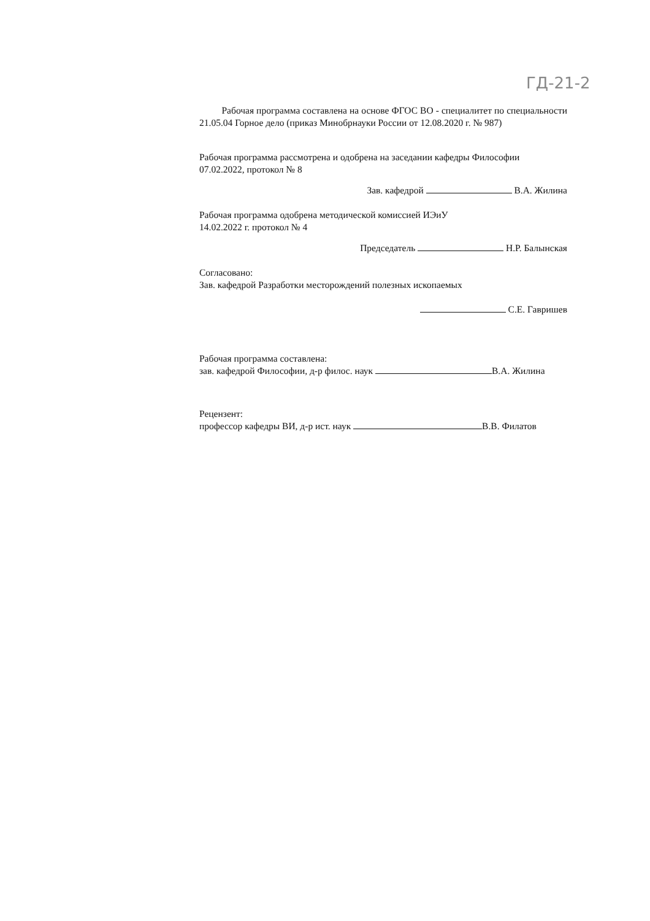ГД-21-2
Рабочая программа составлена на основе ФГОС ВО - специалитет по специальности 21.05.04 Горное дело (приказ Минобрнауки России от 12.08.2020 г. № 987)
Рабочая программа рассмотрена и одобрена на заседании кафедры Философии
07.02.2022, протокол № 8
Зав. кафедрой В.А. Жилина
Рабочая программа одобрена методической комиссией ИЭиУ
14.02.2022 г. протокол № 4
Председатель Н.Р. Балынская
Согласовано:
Зав. кафедрой Разработки месторождений полезных ископаемых
С.Е. Гавришев
Рабочая программа составлена:
зав. кафедрой Философии, д-р филос. наук В.А. Жилина
Рецензент:
профессор кафедры ВИ, д-р ист. наук В.В. Филатов